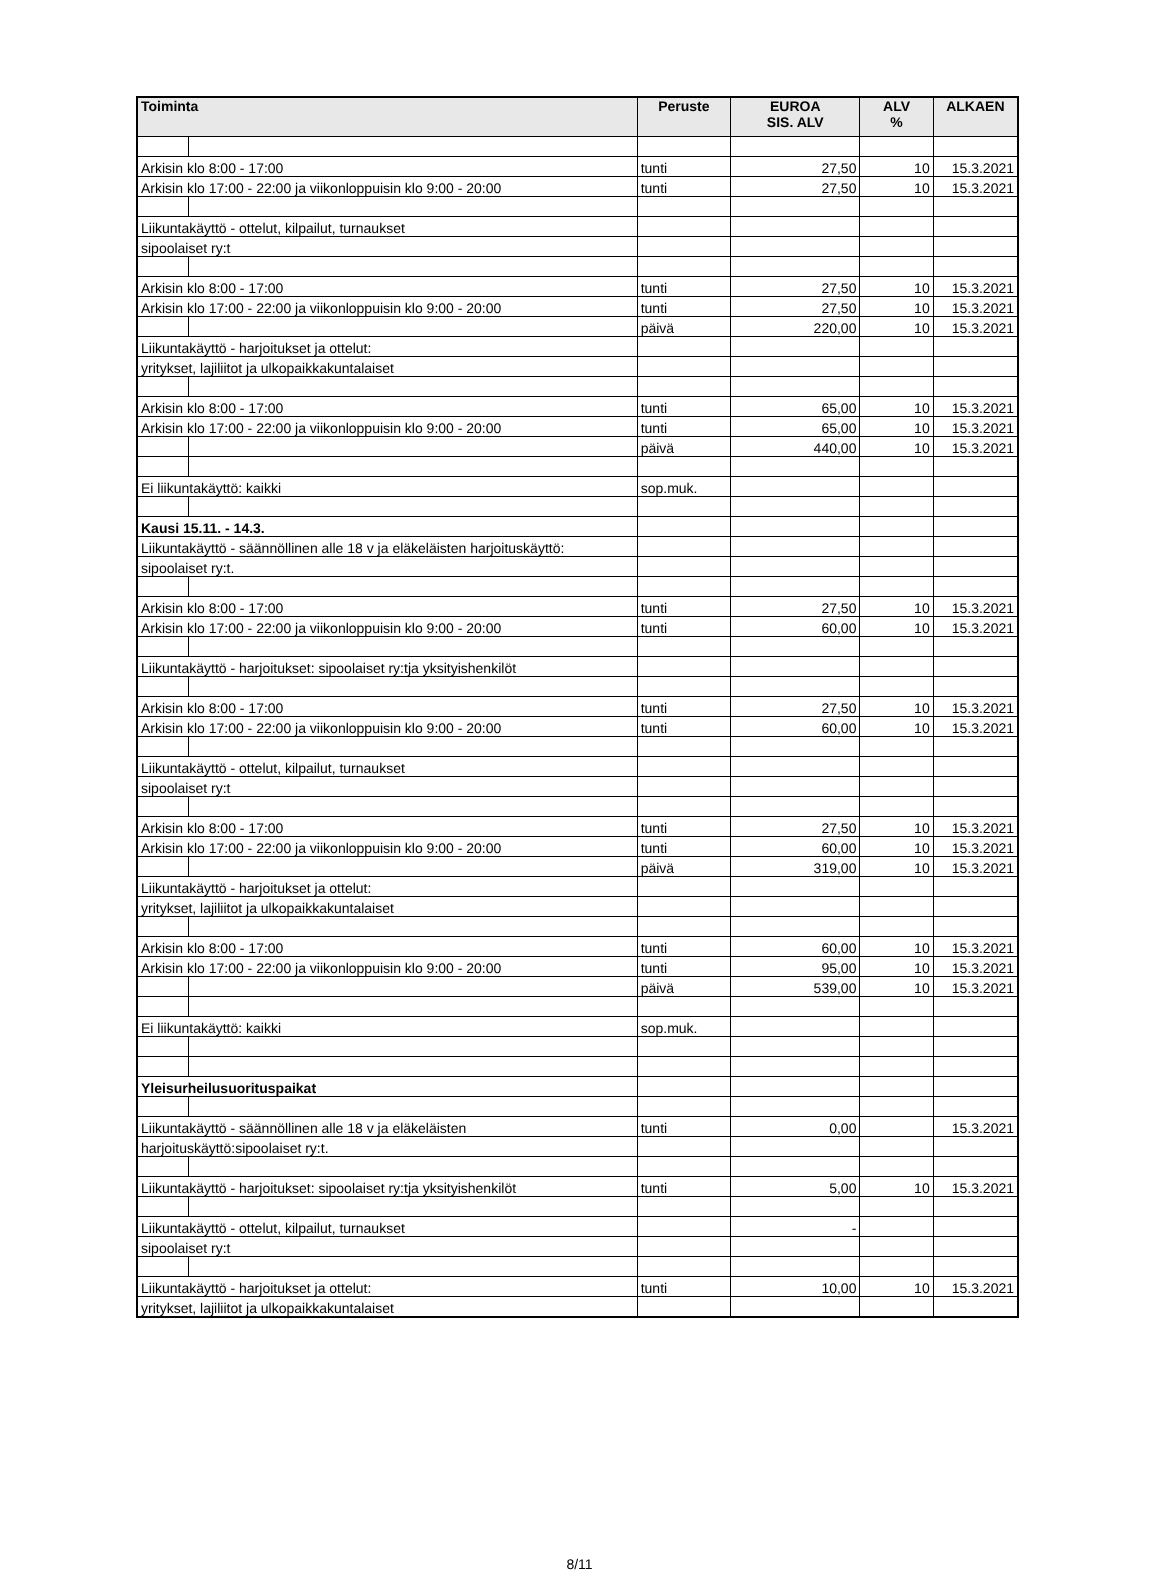| Toiminta | | Peruste | EUROA SIS. ALV | ALV % | ALKAEN |
| --- | --- | --- | --- | --- | --- |
| Arkisin klo 8:00 - 17:00 | | tunti | 27,50 | 10 | 15.3.2021 |
| Arkisin klo 17:00 - 22:00 ja viikonloppuisin klo 9:00 - 20:00 | | tunti | 27,50 | 10 | 15.3.2021 |
| Liikuntakäyttö - ottelut, kilpailut, turnaukset | | | | | |
| sipoolaiset ry:t | | | | | |
| Arkisin klo 8:00 - 17:00 | | tunti | 27,50 | 10 | 15.3.2021 |
| Arkisin klo 17:00 - 22:00 ja viikonloppuisin klo 9:00 - 20:00 | | tunti | 27,50 | 10 | 15.3.2021 |
| | | päivä | 220,00 | 10 | 15.3.2021 |
| Liikuntakäyttö - harjoitukset ja ottelut: | | | | | |
| yritykset, lajiliitot ja ulkopaikkakuntalaiset | | | | | |
| Arkisin klo 8:00 - 17:00 | | tunti | 65,00 | 10 | 15.3.2021 |
| Arkisin klo 17:00 - 22:00 ja viikonloppuisin klo 9:00 - 20:00 | | tunti | 65,00 | 10 | 15.3.2021 |
| | | päivä | 440,00 | 10 | 15.3.2021 |
| Ei liikuntakäyttö: kaikki | | sop.muk. | | | |
| Kausi 15.11. - 14.3. | | | | | |
| Liikuntakäyttö - säännöllinen alle 18 v ja eläkeläisten harjoituskäyttö: | | | | | |
| sipoolaiset ry:t. | | | | | |
| Arkisin klo 8:00 - 17:00 | | tunti | 27,50 | 10 | 15.3.2021 |
| Arkisin klo 17:00 - 22:00 ja viikonloppuisin klo 9:00 - 20:00 | | tunti | 60,00 | 10 | 15.3.2021 |
| Liikuntakäyttö - harjoitukset: sipoolaiset ry:tja yksityishenkilöt | | | | | |
| Arkisin klo 8:00 - 17:00 | | tunti | 27,50 | 10 | 15.3.2021 |
| Arkisin klo 17:00 - 22:00 ja viikonloppuisin klo 9:00 - 20:00 | | tunti | 60,00 | 10 | 15.3.2021 |
| Liikuntakäyttö - ottelut, kilpailut, turnaukset | | | | | |
| sipoolaiset ry:t | | | | | |
| Arkisin klo 8:00 - 17:00 | | tunti | 27,50 | 10 | 15.3.2021 |
| Arkisin klo 17:00 - 22:00 ja viikonloppuisin klo 9:00 - 20:00 | | tunti | 60,00 | 10 | 15.3.2021 |
| | | päivä | 319,00 | 10 | 15.3.2021 |
| Liikuntakäyttö - harjoitukset ja ottelut: | | | | | |
| yritykset, lajiliitot ja ulkopaikkakuntalaiset | | | | | |
| Arkisin klo 8:00 - 17:00 | | tunti | 60,00 | 10 | 15.3.2021 |
| Arkisin klo 17:00 - 22:00 ja viikonloppuisin klo 9:00 - 20:00 | | tunti | 95,00 | 10 | 15.3.2021 |
| | | päivä | 539,00 | 10 | 15.3.2021 |
| Ei liikuntakäyttö: kaikki | | sop.muk. | | | |
| Yleisurheilusuorituspaikat | | | | | |
| Liikuntakäyttö - säännöllinen alle 18 v ja eläkeläisten | | tunti | 0,00 | | 15.3.2021 |
| harjoituskäyttö:sipoolaiset ry:t. | | | | | |
| Liikuntakäyttö - harjoitukset: sipoolaiset ry:tja yksityishenkilöt | | tunti | 5,00 | 10 | 15.3.2021 |
| Liikuntakäyttö - ottelut, kilpailut, turnaukset | | | - | | |
| sipoolaiset ry:t | | | | | |
| Liikuntakäyttö - harjoitukset ja ottelut: | | tunti | 10,00 | 10 | 15.3.2021 |
| yritykset, lajiliitot ja ulkopaikkakuntalaiset | | | | | |
8/11